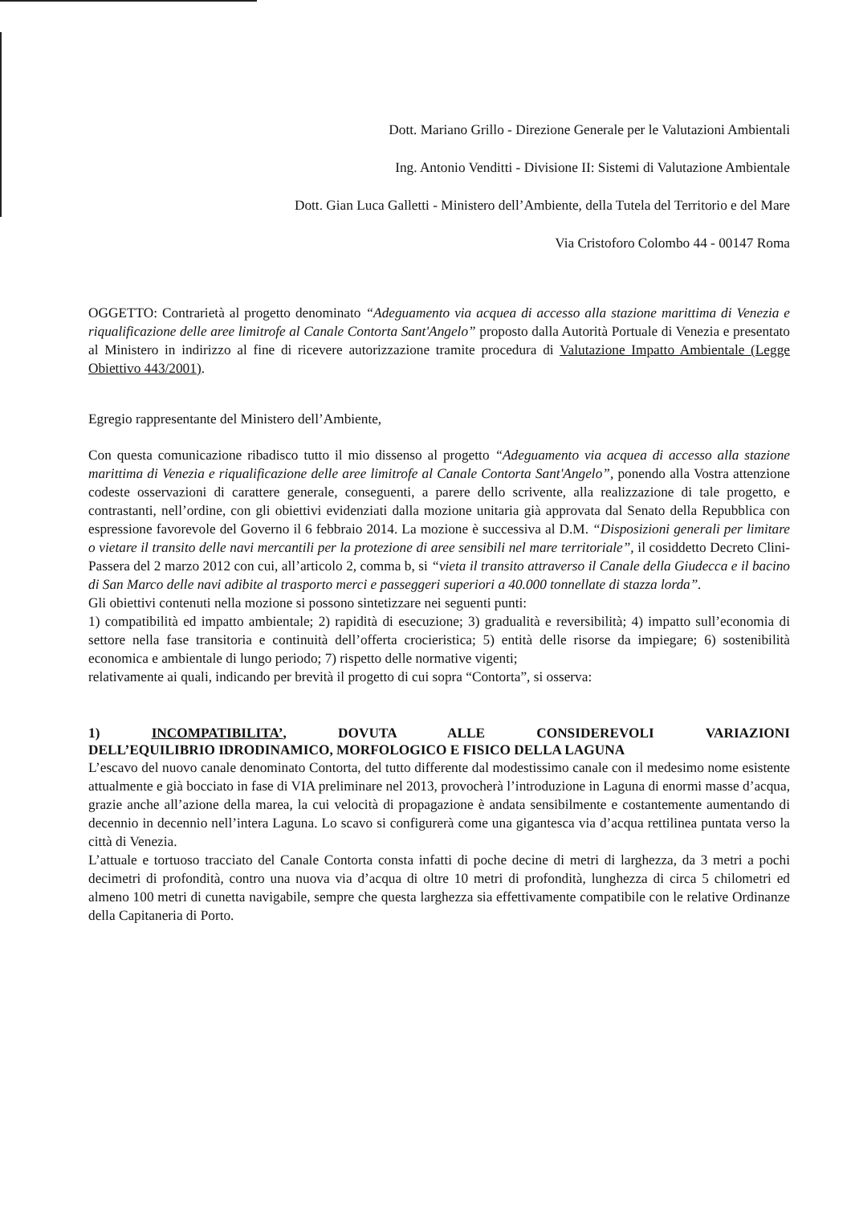Dott. Mariano Grillo - Direzione Generale per le Valutazioni Ambientali
Ing. Antonio Venditti - Divisione II: Sistemi di Valutazione Ambientale
Dott. Gian Luca Galletti - Ministero dell’Ambiente, della Tutela del Territorio e del Mare
Via Cristoforo Colombo 44 - 00147 Roma
OGGETTO: Contrarietà al progetto denominato “Adeguamento via acquea di accesso alla stazione marittima di Venezia e riqualificazione delle aree limitrofe al Canale Contorta Sant'Angelo” proposto dalla Autorità Portuale di Venezia e presentato al Ministero in indirizzo al fine di ricevere autorizzazione tramite procedura di Valutazione Impatto Ambientale (Legge Obiettivo 443/2001).
Egregio rappresentante del Ministero dell’Ambiente,
Con questa comunicazione ribadisco tutto il mio dissenso al progetto “Adeguamento via acquea di accesso alla stazione marittima di Venezia e riqualificazione delle aree limitrofe al Canale Contorta Sant'Angelo”, ponendo alla Vostra attenzione codeste osservazioni di carattere generale, conseguenti, a parere dello scrivente, alla realizzazione di tale progetto, e contrastanti, nell’ordine, con gli obiettivi evidenziati dalla mozione unitaria già approvata dal Senato della Repubblica con espressione favorevole del Governo il 6 febbraio 2014. La mozione è successiva al D.M. “Disposizioni generali per limitare o vietare il transito delle navi mercantili per la protezione di aree sensibili nel mare territoriale”, il cosiddetto Decreto Clini-Passera del 2 marzo 2012 con cui, all’articolo 2, comma b, si “vieta il transito attraverso il Canale della Giudecca e il bacino di San Marco delle navi adibite al trasporto merci e passeggeri superiori a 40.000 tonnellate di stazza lorda”.
Gli obiettivi contenuti nella mozione si possono sintetizzare nei seguenti punti:
1) compatibilità ed impatto ambientale; 2) rapidità di esecuzione; 3) gradualità e reversibilità; 4) impatto sull’economia di settore nella fase transitoria e continuità dell’offerta crocieristica; 5) entità delle risorse da impiegare; 6) sostenibilità economica e ambientale di lungo periodo; 7) rispetto delle normative vigenti;
relativamente ai quali, indicando per brevità il progetto di cui sopra “Contorta”, si osserva:
1) INCOMPATIBILITA’, DOVUTA ALLE CONSIDEREVOLI VARIAZIONI
DELL’EQUILIBRIO IDRODINAMICO, MORFOLOGICO E FISICO DELLA LAGUNA
L’escavo del nuovo canale denominato Contorta, del tutto differente dal modestissimo canale con il medesimo nome esistente attualmente e già bocciato in fase di VIA preliminare nel 2013, provocherà l’introduzione in Laguna di enormi masse d’acqua, grazie anche all’azione della marea, la cui velocità di propagazione è andata sensibilmente e costantemente aumentando di decennio in decennio nell’intera Laguna. Lo scavo si configurerà come una gigantesca via d’acqua rettilinea puntata verso la città di Venezia.
L’attuale e tortuoso tracciato del Canale Contorta consta infatti di poche decine di metri di larghezza, da 3 metri a pochi decimetri di profondità, contro una nuova via d’acqua di oltre 10 metri di profondità, lunghezza di circa 5 chilometri ed almeno 100 metri di cunetta navigabile, sempre che questa larghezza sia effettivamente compatibile con le relative Ordinanze della Capitaneria di Porto.